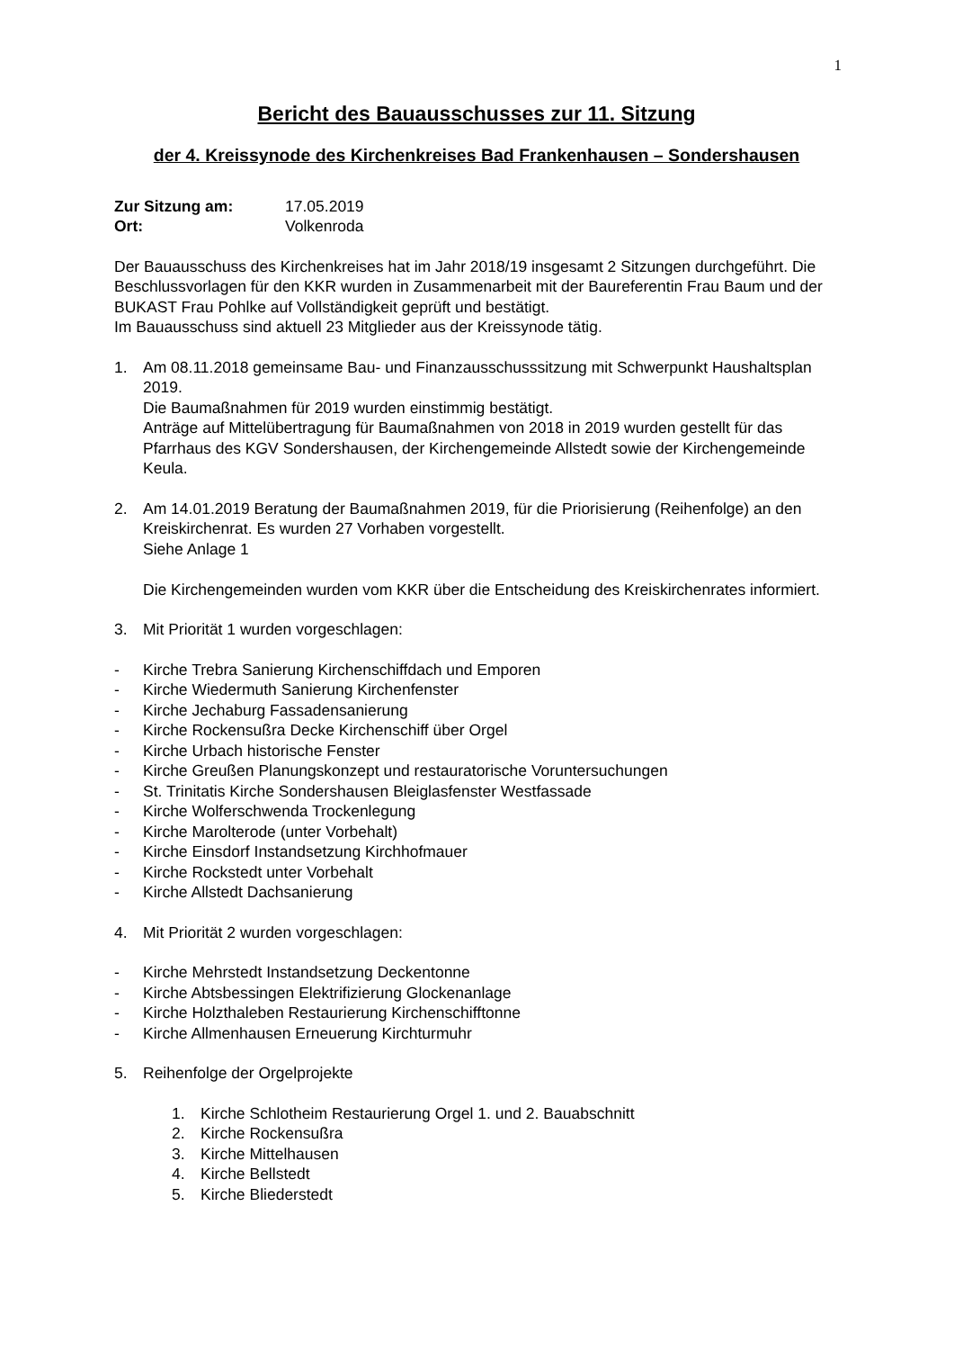1
Bericht des Bauausschusses zur 11. Sitzung
der 4. Kreissynode des Kirchenkreises Bad Frankenhausen – Sondershausen
Zur Sitzung am: 17.05.2019
Ort: Volkenroda
Der Bauausschuss des Kirchenkreises hat im Jahr 2018/19 insgesamt 2 Sitzungen durchgeführt. Die Beschlussvorlagen für den KKR wurden in Zusammenarbeit mit der Baureferentin Frau Baum und der BUKAST Frau Pohlke auf Vollständigkeit geprüft und bestätigt.
Im Bauausschuss sind aktuell 23 Mitglieder aus der Kreissynode tätig.
1. Am 08.11.2018 gemeinsame Bau- und Finanzausschusssitzung mit Schwerpunkt Haushaltsplan 2019.
Die Baumaßnahmen für 2019 wurden einstimmig bestätigt.
Anträge auf Mittelübertragung für Baumaßnahmen von 2018 in 2019 wurden gestellt für das Pfarrhaus des KGV Sondershausen, der Kirchengemeinde Allstedt sowie der Kirchengemeinde Keula.
2. Am 14.01.2019 Beratung der Baumaßnahmen 2019, für die Priorisierung (Reihenfolge) an den Kreiskirchenrat. Es wurden 27 Vorhaben vorgestellt.
Siehe Anlage 1
Die Kirchengemeinden wurden vom KKR über die Entscheidung des Kreiskirchenrates informiert.
3. Mit Priorität 1 wurden vorgeschlagen:
- Kirche Trebra Sanierung Kirchenschiffdach und Emporen
- Kirche Wiedermuth Sanierung Kirchenfenster
- Kirche Jechaburg Fassadensanierung
- Kirche Rockensußra Decke Kirchenschiff über Orgel
- Kirche Urbach historische Fenster
- Kirche Greußen Planungskonzept und restauratorische Voruntersuchungen
- St. Trinitatis Kirche Sondershausen Bleiglasfenster Westfassade
- Kirche Wolferschwenda Trockenlegung
- Kirche Marolterode (unter Vorbehalt)
- Kirche Einsdorf Instandsetzung Kirchhofmauer
- Kirche Rockstedt unter Vorbehalt
- Kirche Allstedt Dachsanierung
4. Mit Priorität 2 wurden vorgeschlagen:
- Kirche Mehrstedt Instandsetzung Deckentonne
- Kirche Abtsbessingen Elektrifizierung Glockenanlage
- Kirche Holzthaleben Restaurierung Kirchenschifftonne
- Kirche Allmenhausen Erneuerung Kirchturmuhr
5. Reihenfolge der Orgelprojekte
1. Kirche Schlotheim Restaurierung Orgel 1. und 2. Bauabschnitt
2. Kirche Rockensußra
3. Kirche Mittelhausen
4. Kirche Bellstedt
5. Kirche Bliederstedt